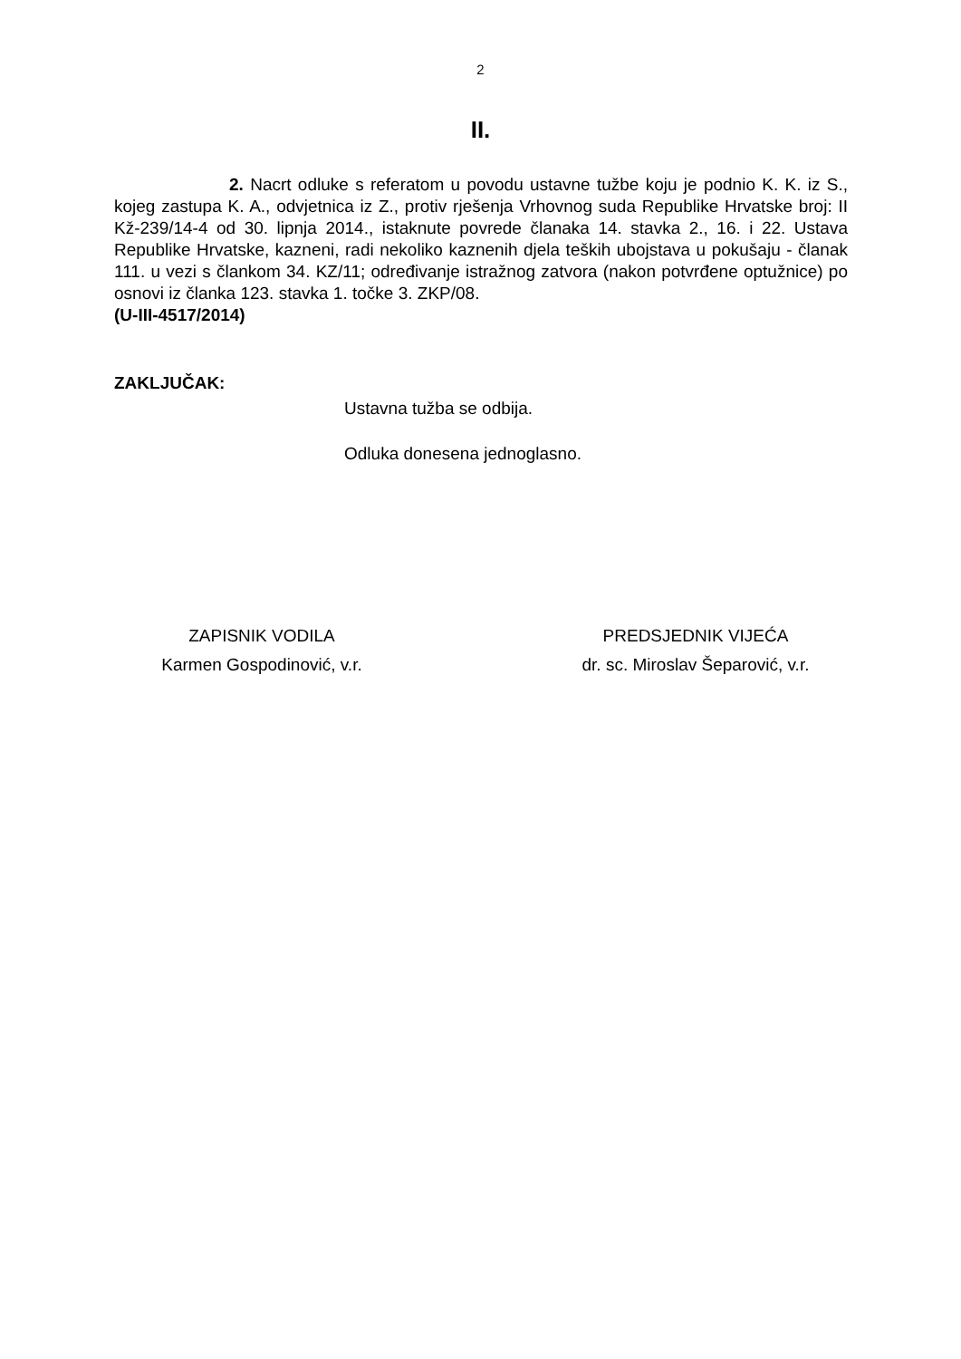2
II.
2. Nacrt odluke s referatom u povodu ustavne tužbe koju je podnio K. K. iz S., kojeg zastupa K. A., odvjetnica iz Z., protiv rješenja Vrhovnog suda Republike Hrvatske broj: II Kž-239/14-4 od 30. lipnja 2014., istaknute povrede članaka 14. stavka 2., 16. i 22. Ustava Republike Hrvatske, kazneni, radi nekoliko kaznenih djela teških ubojstava u pokušaju - članak 111. u vezi s člankom 34. KZ/11; određivanje istražnog zatvora (nakon potvrđene optužnice) po osnovi iz članka 123. stavka 1. točke 3. ZKP/08.
(U-III-4517/2014)
ZAKLJUČAK:
Ustavna tužba se odbija.
Odluka donesena jednoglasno.
ZAPISNIK VODILA
Karmen Gospodinović, v.r.
PREDSJEDNIK VIJEĆA
dr. sc. Miroslav Šeparović, v.r.